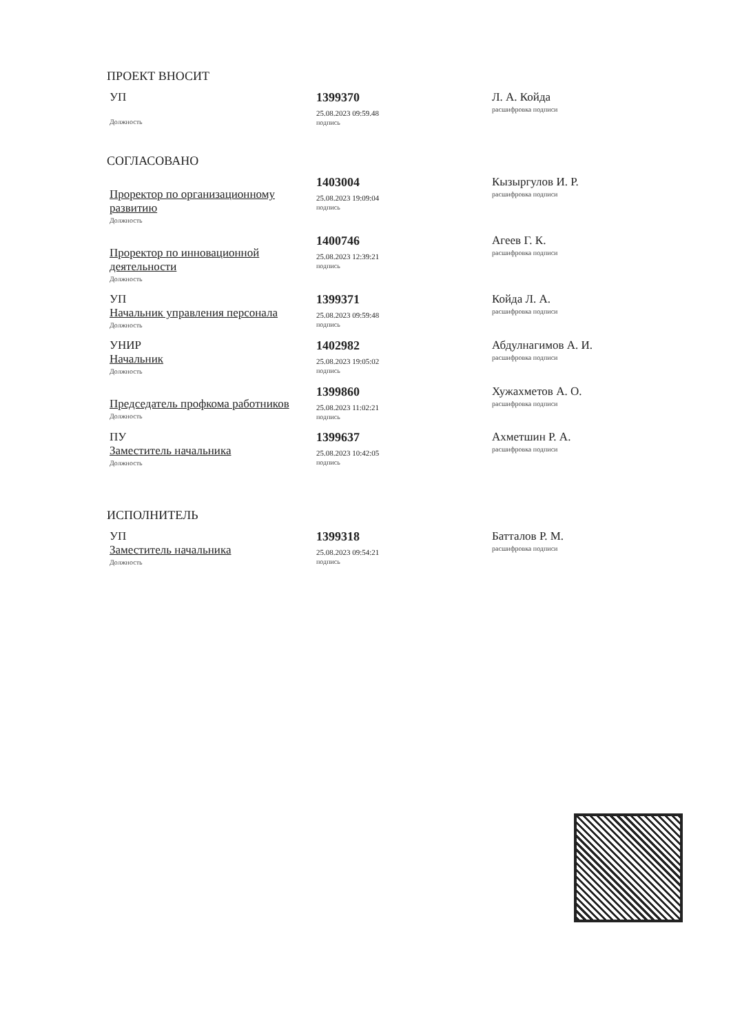ПРОЕКТ ВНОСИТ
УП
Должность
1399370
25.08.2023 09:59.48
подпись
Л. А. Койда
расшифровка подписи
СОГЛАСОВАНО
Проректор по организационному развитию
Должность
1403004
25.08.2023 19:09:04
подпись
Кызыргулов И. Р.
расшифровка подписи
Проректор по инновационной деятельности
Должность
1400746
25.08.2023 12:39:21
подпись
Агеев Г. К.
расшифровка подписи
УП
Начальник управления персонала
Должность
1399371
25.08.2023 09:59:48
подпись
Койда Л. А.
расшифровка подписи
УНИР
Начальник
Должность
1402982
25.08.2023 19:05:02
подпись
Абдулнагимов А. И.
расшифровка подписи
Председатель профкома работников
Должность
1399860
25.08.2023 11:02:21
подпись
Хужахметов А. О.
расшифровка подписи
ПУ
Заместитель начальника
Должность
1399637
25.08.2023 10:42:05
подпись
Ахметшин Р. А.
расшифровка подписи
ИСПОЛНИТЕЛЬ
УП
Заместитель начальника
Должность
1399318
25.08.2023 09:54:21
подпись
Батталов Р. М.
расшифровка подписи